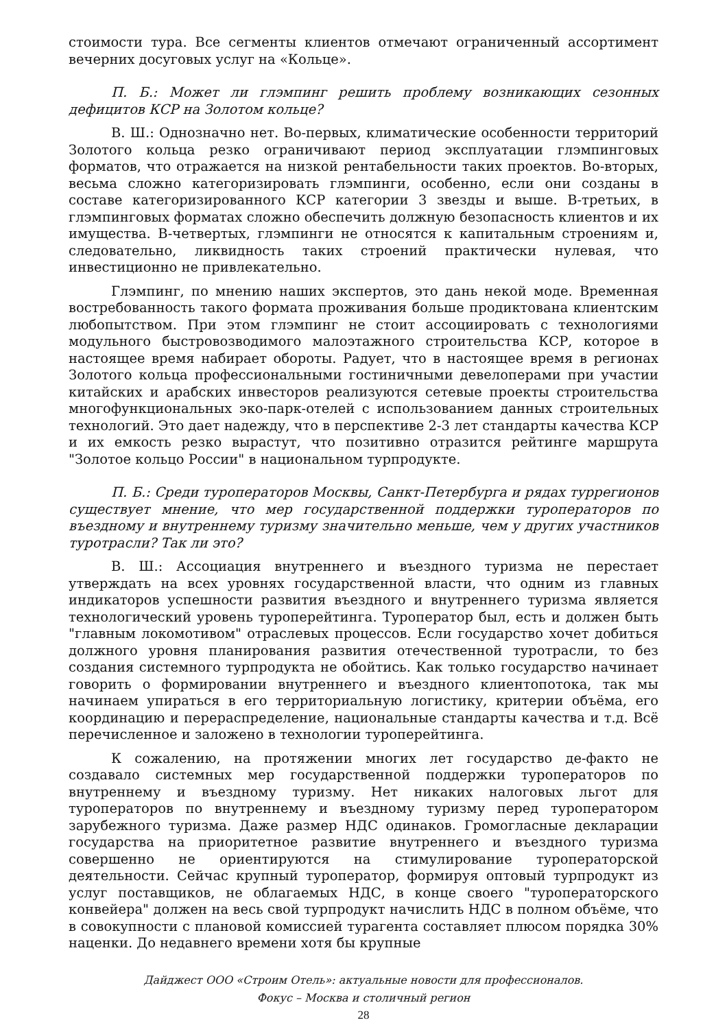стоимости тура. Все сегменты клиентов отмечают ограниченный ассортимент вечерних досуговых услуг на «Кольце».
П. Б.: Может ли глэмпинг решить проблему возникающих сезонных дефицитов КСР на Золотом кольце?
В. Ш.: Однозначно нет. Во-первых, климатические особенности территорий Золотого кольца резко ограничивают период эксплуатации глэмпинговых форматов, что отражается на низкой рентабельности таких проектов. Во-вторых, весьма сложно категоризировать глэмпинги, особенно, если они созданы в составе категоризированного КСР категории 3 звезды и выше. В-третьих, в глэмпинговых форматах сложно обеспечить должную безопасность клиентов и их имущества. В-четвертых, глэмпинги не относятся к капитальным строениям и, следовательно, ликвидность таких строений практически нулевая, что инвестиционно не привлекательно.
Глэмпинг, по мнению наших экспертов, это дань некой моде. Временная востребованность такого формата проживания больше продиктована клиентским любопытством. При этом глэмпинг не стоит ассоциировать с технологиями модульного быстровозводимого малоэтажного строительства КСР, которое в настоящее время набирает обороты. Радует, что в настоящее время в регионах Золотого кольца профессиональными гостиничными девелоперами при участии китайских и арабских инвесторов реализуются сетевые проекты строительства многофункциональных эко-парк-отелей с использованием данных строительных технологий. Это дает надежду, что в перспективе 2-3 лет стандарты качества КСР и их емкость резко вырастут, что позитивно отразится рейтинге маршрута "Золотое кольцо России" в национальном турпродукте.
П. Б.: Среди туроператоров Москвы, Санкт-Петербурга и рядах туррегионов существует мнение, что мер государственной поддержки туроператоров по въездному и внутреннему туризму значительно меньше, чем у других участников туротрасли? Так ли это?
В. Ш.: Ассоциация внутреннего и въездного туризма не перестает утверждать на всех уровнях государственной власти, что одним из главных индикаторов успешности развития въездного и внутреннего туризма является технологический уровень туроперейтинга. Туроператор был, есть и должен быть "главным локомотивом" отраслевых процессов. Если государство хочет добиться должного уровня планирования развития отечественной туротрасли, то без создания системного турпродукта не обойтись. Как только государство начинает говорить о формировании внутреннего и въездного клиентопотока, так мы начинаем упираться в его территориальную логистику, критерии объёма, его координацию и перераспределение, национальные стандарты качества и т.д. Всё перечисленное и заложено в технологии туроперейтинга.
К сожалению, на протяжении многих лет государство де-факто не создавало системных мер государственной поддержки туроператоров по внутреннему и въездному туризму. Нет никаких налоговых льгот для туроператоров по внутреннему и въездному туризму перед туроператором зарубежного туризма. Даже размер НДС одинаков. Громогласные декларации государства на приоритетное развитие внутреннего и въездного туризма совершенно не ориентируются на стимулирование туроператорской деятельности. Сейчас крупный туроператор, формируя оптовый турпродукт из услуг поставщиков, не облагаемых НДС, в конце своего "туроператорского конвейера" должен на весь свой турпродукт начислить НДС в полном объёме, что в совокупности с плановой комиссией турагента составляет плюсом порядка 30% наценки. До недавнего времени хотя бы крупные
Дайджест ООО «Строим Отель»: актуальные новости для профессионалов.
Фокус – Москва и столичный регион
28